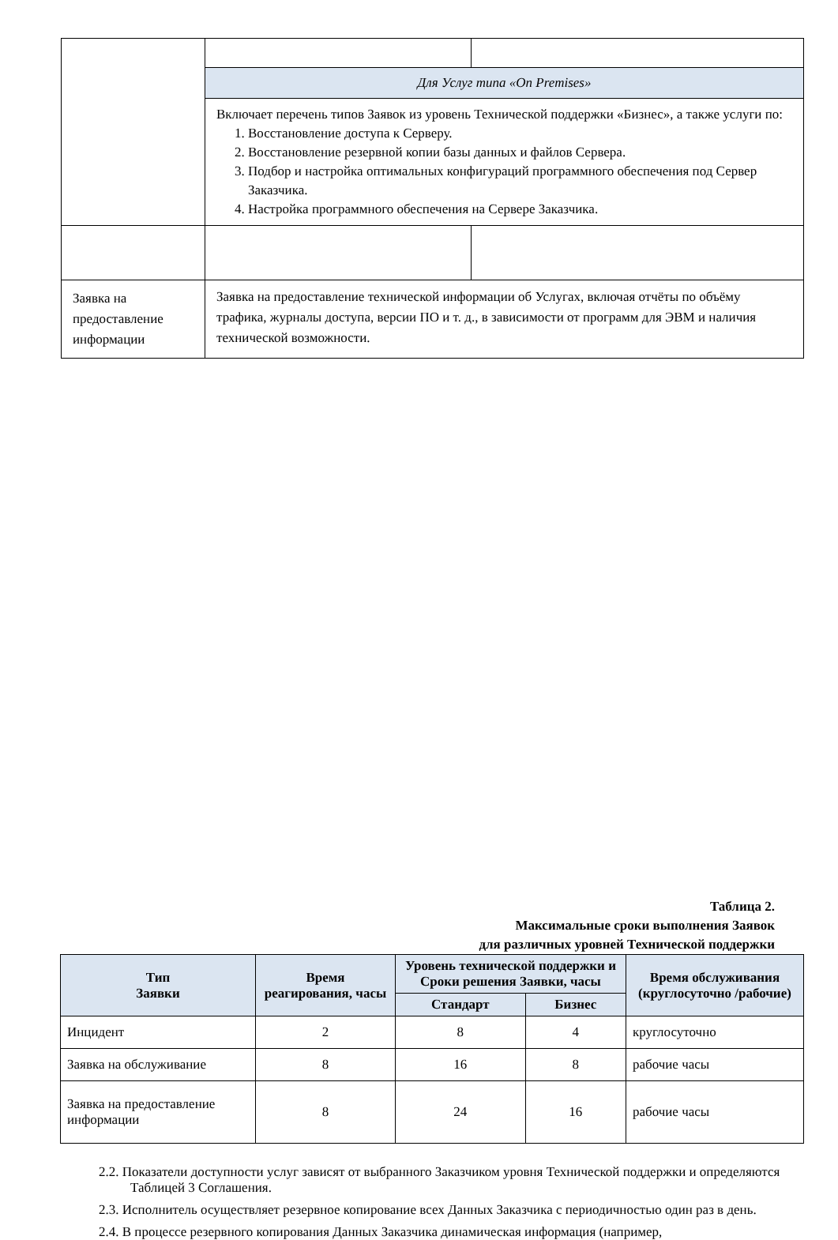| | Для Услуг типа «On Premises» | |
| | Включает перечень типов Заявок из уровень Технической поддержки «Бизнес», а также услуги по: 1. Восстановление доступа к Серверу. 2. Восстановление резервной копии базы данных и файлов Сервера. 3. Подбор и настройка оптимальных конфигураций программного обеспечения под Сервер Заказчика. 4. Настройка программного обеспечения на Сервере Заказчика. | |
| Заявка на предоставление информации | Заявка на предоставление технической информации об Услугах, включая отчёты по объёму трафика, журналы доступа, версии ПО и т. д., в зависимости от программ для ЭВМ и наличия технической возможности. | |
Таблица 2.
Максимальные сроки выполнения Заявок
для различных уровней Технической поддержки
| Тип Заявки | Время реагирования, часы | Уровень технической поддержки и Сроки решения Заявки, часы | | Время обслуживания (круглосуточно /рабочие) |
| --- | --- | --- | --- | --- |
| | | Стандарт | Бизнес | |
| Инцидент | 2 | 8 | 4 | круглосуточно |
| Заявка на обслуживание | 8 | 16 | 8 | рабочие часы |
| Заявка на предоставление информации | 8 | 24 | 16 | рабочие часы |
2.2. Показатели доступности услуг зависят от выбранного Заказчиком уровня Технической поддержки и определяются Таблицей 3 Соглашения.
2.3. Исполнитель осуществляет резервное копирование всех Данных Заказчика с периодичностью один раз в день.
2.4. В процессе резервного копирования Данных Заказчика динамическая информация (например,